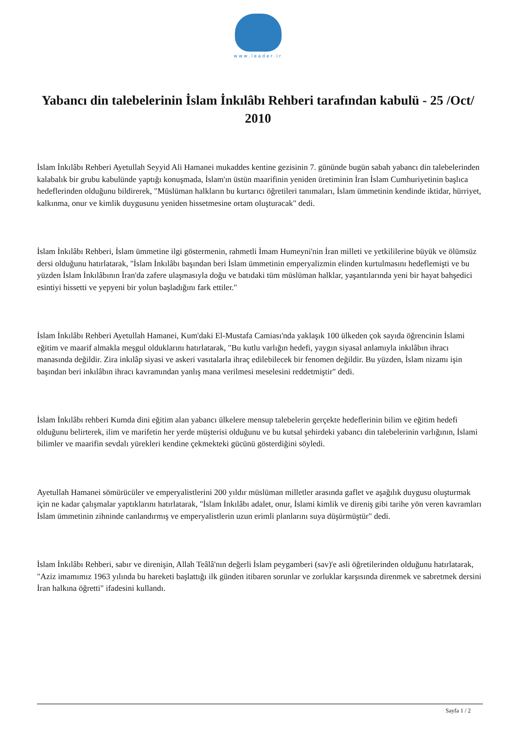www.leader.ir
Yabancı din talebelerinin İslam İnkılâbı Rehberi tarafından kabulü - 25 /Oct/ 2010
İslam İnkılâbı Rehberi Ayetullah Seyyid Ali Hamanei mukaddes kentine gezisinin 7. gününde bugün sabah yabancı din talebelerinden kalabalık bir grubu kabulünde yaptığı konuşmada, İslam'ın üstün maarifinin yeniden üretiminin İran İslam Cumhuriyetinin başlıca hedeflerinden olduğunu bildirerek, "Müslüman halkların bu kurtarıcı öğretileri tanımaları, İslam ümmetinin kendinde iktidar, hürriyet, kalkınma, onur ve kimlik duygusunu yeniden hissetmesine ortam oluşturacak" dedi.
İslam İnkılâbı Rehberi, İslam ümmetine ilgi göstermenin, rahmetli İmam Humeyni'nin İran milleti ve yetkililerine büyük ve ölümsüz dersi olduğunu hatırlatarak, "İslam İnkılâbı başından beri İslam ümmetinin emperyalizmin elinden kurtulmasını hedeflemişti ve bu yüzden İslam İnkılâbının İran'da zafere ulaşmasıyla doğu ve batıdaki tüm müslüman halklar, yaşantılarında yeni bir hayat bahşedici esintiyi hissetti ve yepyeni bir yolun başladığını fark ettiler."
İslam İnkılâbı Rehberi Ayetullah Hamanei, Kum'daki El-Mustafa Camiası'nda yaklaşık 100 ülkeden çok sayıda öğrencinin İslami eğitim ve maarif almakla meşgul olduklarını hatırlatarak, "Bu kutlu varlığın hedefi, yaygın siyasal anlamıyla inkılâbın ihracı manasında değildir. Zira inkılâp siyasi ve askeri vasıtalarla ihraç edilebilecek bir fenomen değildir. Bu yüzden, İslam nizamı işin başından beri inkılâbın ihracı kavramından yanlış mana verilmesi meselesini reddetmiştir" dedi.
İslam İnkılâbı rehberi Kumda dini eğitim alan yabancı ülkelere mensup talebelerin gerçekte hedeflerinin bilim ve eğitim hedefi olduğunu belirterek, ilim ve marifetin her yerde müşterisi olduğunu ve bu kutsal şehirdeki yabancı din talebelerinin varlığının, İslami bilimler ve maarifin sevdalı yürekleri kendine çekmekteki gücünü gösterdiğini söyledi.
Ayetullah Hamanei sömürücüler ve emperyalistlerini 200 yıldır müslüman milletler arasında gaflet ve aşağılık duygusu oluşturmak için ne kadar çalışmalar yaptıklarını hatırlatarak, "İslam İnkılâbı adalet, onur, İslami kimlik ve direniş gibi tarihe yön veren kavramları İslam ümmetinin zihninde canlandırmış ve emperyalistlerin uzun erimli planlarını suya düşürmüştür" dedi.
İslam İnkılâbı Rehberi, sabır ve direnişin, Allah Teâlâ'nın değerli İslam peygamberi (sav)'e asli öğretilerinden olduğunu hatırlatarak, "Aziz imamımız 1963 yılında bu hareketi başlattığı ilk günden itibaren sorunlar ve zorluklar karşısında direnmek ve sabretmek dersini İran halkına öğretti" ifadesini kullandı.
Sayfa 1 / 2